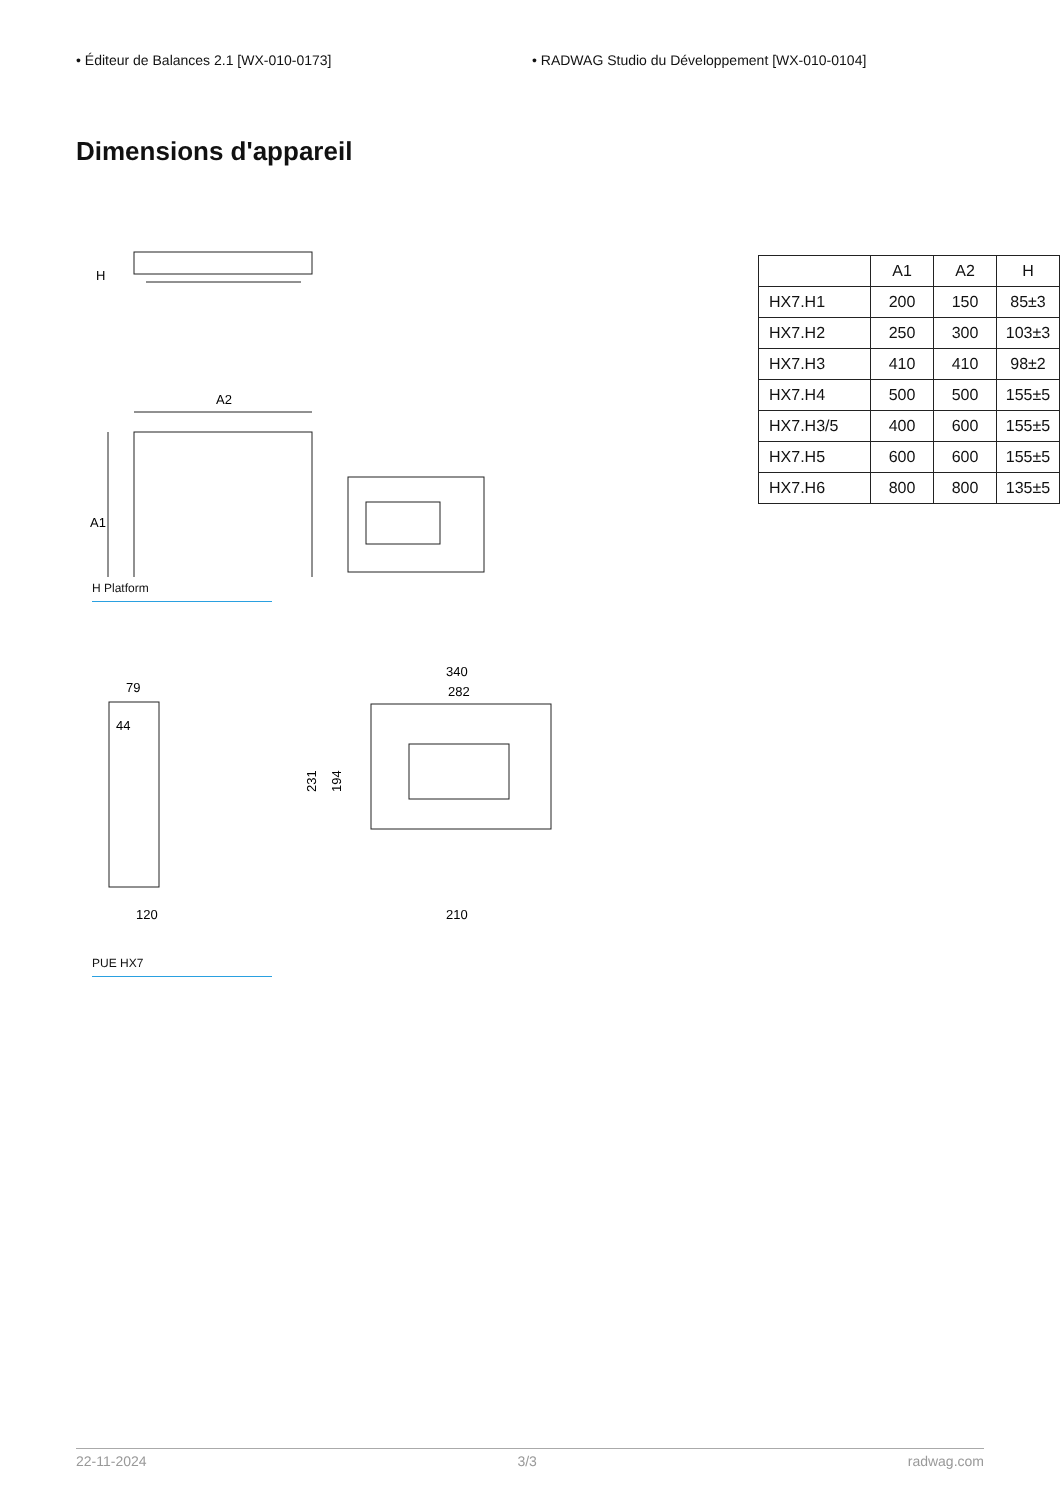• Éditeur de Balances 2.1 [WX-010-0173] • RADWAG Studio du Développement [WX-010-0104]
Dimensions d'appareil
H
A2
A1
H Platform
79
44
120
340
282
231
194
210
PUE HX7
| | A1 | A2 | H |
| --- | --- | --- | --- |
| HX7.H1 | 200 | 150 | 85±3 |
| HX7.H2 | 250 | 300 | 103±3 |
| HX7.H3 | 410 | 410 | 98±2 |
| HX7.H4 | 500 | 500 | 155±5 |
| HX7.H3/5 | 400 | 600 | 155±5 |
| HX7.H5 | 600 | 600 | 155±5 |
| HX7.H6 | 800 | 800 | 135±5 |
22-11-2024 3/3 radwag.com